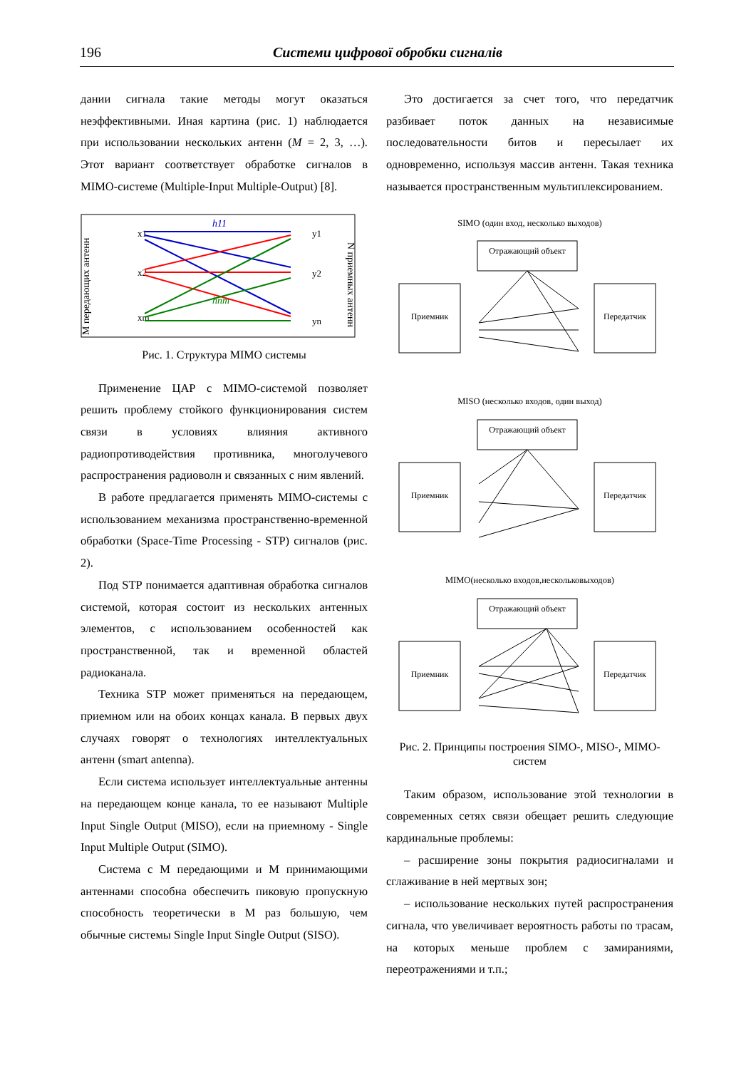196 Системи цифрової обробки сигналів
дании сигнала такие методы могут оказаться неэффективными. Иная картина (рис. 1) наблюдается при использовании нескольких антенн (M = 2, 3, …). Этот вариант соответствует обработке сигналов в MIMO-системе (Multiple-Input Multiple-Output) [8].
M передающих антенн
x1
x2
xm
y1
y2
yn
h11
hnm
N приемных антенн
Рис. 1. Структура MIMO системы
Применение ЦАР с MIMO-системой позволяет решить проблему стойкого функционирования систем связи в условиях влияния активного радиопротиводействия противника, многолучевого распространения радиоволн и связанных с ним явлений.
В работе предлагается применять MIMO-системы с использованием механизма пространственно-временной обработки (Space-Time Processing - STP) сигналов (рис. 2).
Под STP понимается адаптивная обработка сигналов системой, которая состоит из нескольких антенных элементов, с использованием особенностей как пространственной, так и временной областей радиоканала.
Техника STP может применяться на передающем, приемном или на обоих концах канала. В первых двух случаях говорят о технологиях интеллектуальных антенн (smart antenna).
Если система использует интеллектуальные антенны на передающем конце канала, то ее называют Multiple Input Single Output (MISO), если на приемному - Single Input Multiple Output (SIMO).
Система с M передающими и M принимающими антеннами способна обеспечить пиковую пропускную способность теоретически в M раз большую, чем обычные системы Single Input Single Output (SISO).
Это достигается за счет того, что передатчик разбивает поток данных на независимые последовательности битов и пересылает их одновременно, используя массив антенн. Такая техника называется пространственным мультиплексированием.
SIMO (один вход, несколько выходов)
Отражающий объект
Приемник
Передатчик
MISO (несколько входов, один выход)
Отражающий объект
Приемник
Передатчик
MIMO(несколько входов,нескольковыходов)
Отражающий объект
Приемник
Передатчик
Рис. 2. Принципы построения SIMO-, MISO-, MIMO-систем
Таким образом, использование этой технологии в современных сетях связи обещает решить следующие кардинальные проблемы:
– расширение зоны покрытия радиосигналами и сглаживание в ней мертвых зон;
– использование нескольких путей распространения сигнала, что увеличивает вероятность работы по трасам, на которых меньше проблем с замираниями, переотражениями и т.п.;